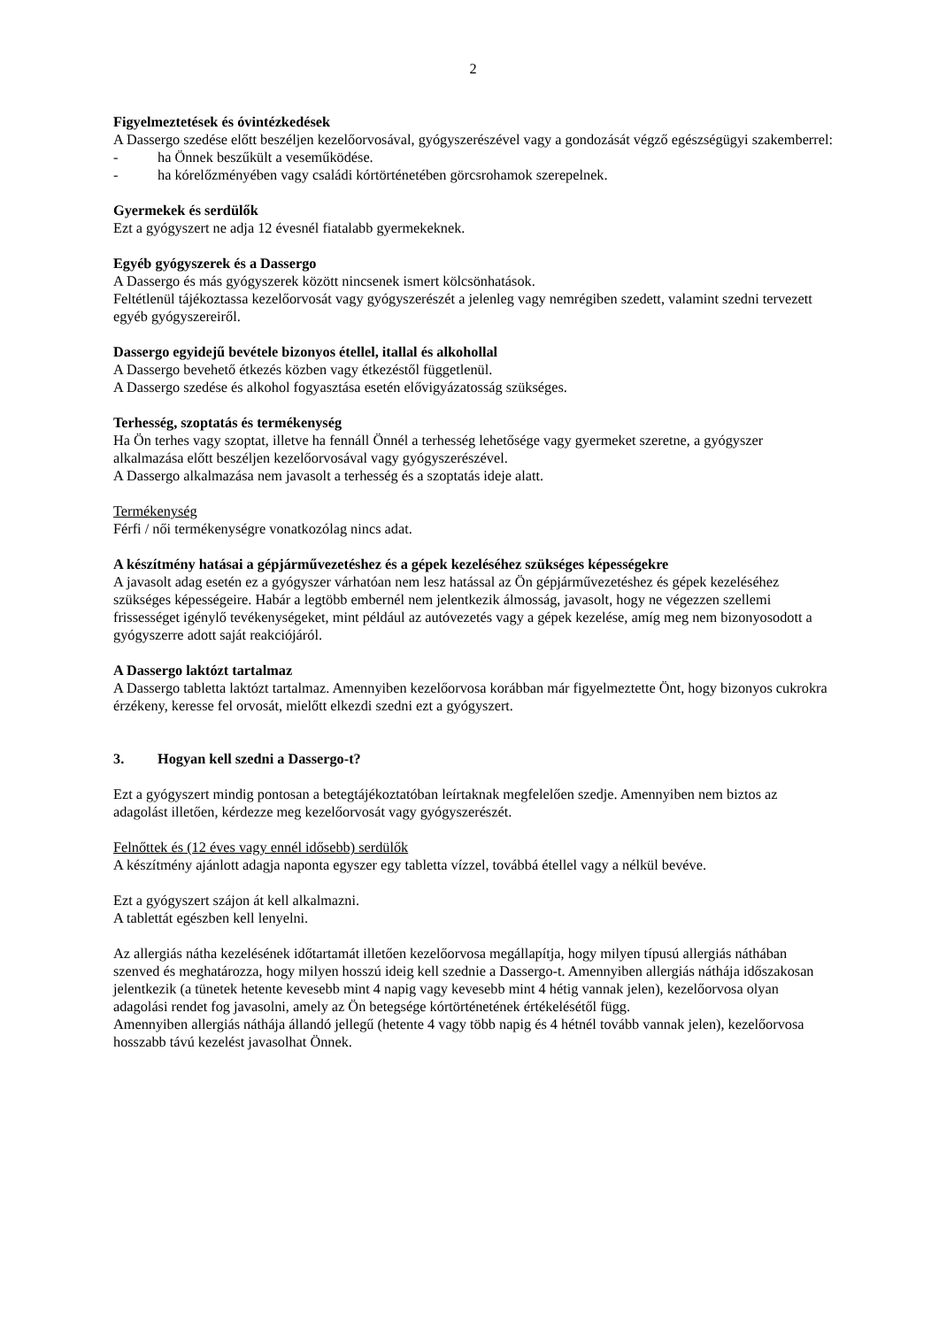2
Figyelmeztetések és óvintézkedések
A Dassergo szedése előtt beszéljen kezelőorvosával, gyógyszerészével vagy a gondozását végző egészségügyi szakemberrel:
- ha Önnek beszűkült a veseműködése.
- ha kórelőzményében vagy családi kórtörténetében görcsrohamok szerepelnek.
Gyermekek és serdülők
Ezt a gyógyszert ne adja 12 évesnél fiatalabb gyermekeknek.
Egyéb gyógyszerek és a Dassergo
A Dassergo és más gyógyszerek között nincsenek ismert kölcsönhatások.
Feltétlenül tájékoztassa kezelőorvosát vagy gyógyszerészét a jelenleg vagy nemrégiben szedett, valamint szedni tervezett egyéb gyógyszereiről.
Dassergo egyidejű bevétele bizonyos étellel, itallal és alkohollal
A Dassergo bevehető étkezés közben vagy étkezéstől függetlenül.
A Dassergo szedése és alkohol fogyasztása esetén elővigyázatosság szükséges.
Terhesség, szoptatás és termékenység
Ha Ön terhes vagy szoptat, illetve ha fennáll Önnél a terhesség lehetősége vagy gyermeket szeretne, a gyógyszer alkalmazása előtt beszéljen kezelőorvosával vagy gyógyszerészével.
A Dassergo alkalmazása nem javasolt a terhesség és a szoptatás ideje alatt.
Termékenység
Férfi / női termékenységre vonatkozólag nincs adat.
A készítmény hatásai a gépjárművezetéshez és a gépek kezeléséhez szükséges képességekre
A javasolt adag esetén ez a gyógyszer várhatóan nem lesz hatással az Ön gépjárművezetéshez és gépek kezeléséhez szükséges képességeire. Habár a legtöbb embernél nem jelentkezik álmosság, javasolt, hogy ne végezzen szellemi frissességet igénylő tevékenységeket, mint például az autóvezetés vagy a gépek kezelése, amíg meg nem bizonyosodott a gyógyszerre adott saját reakciójáról.
A Dassergo laktózt tartalmaz
A Dassergo tabletta laktózt tartalmaz. Amennyiben kezelőorvosa korábban már figyelmeztette Önt, hogy bizonyos cukrokra érzékeny, keresse fel orvosát, mielőtt elkezdi szedni ezt a gyógyszert.
3. Hogyan kell szedni a Dassergo-t?
Ezt a gyógyszert mindig pontosan a betegtájékoztatóban leírtaknak megfelelően szedje. Amennyiben nem biztos az adagolást illetően, kérdezze meg kezelőorvosát vagy gyógyszerészét.
Felnőttek és (12 éves vagy ennél idősebb) serdülők
A készítmény ajánlott adagja naponta egyszer egy tabletta vízzel, továbbá étellel vagy a nélkül bevéve.
Ezt a gyógyszert szájon át kell alkalmazni.
A tablettát egészben kell lenyelni.
Az allergiás nátha kezelésének időtartamát illetően kezelőorvosa megállapítja, hogy milyen típusú allergiás náthában szenved és meghatározza, hogy milyen hosszú ideig kell szednie a Dassergo-t. Amennyiben allergiás náthája időszakosan jelentkezik (a tünetek hetente kevesebb mint 4 napig vagy kevesebb mint 4 hétig vannak jelen), kezelőorvosa olyan adagolási rendet fog javasolni, amely az Ön betegsége kórtörténetének értékelésétől függ.
Amennyiben allergiás náthája állandó jellegű (hetente 4 vagy több napig és 4 hétnél tovább vannak jelen), kezelőorvosa hosszabb távú kezelést javasolhat Önnek.